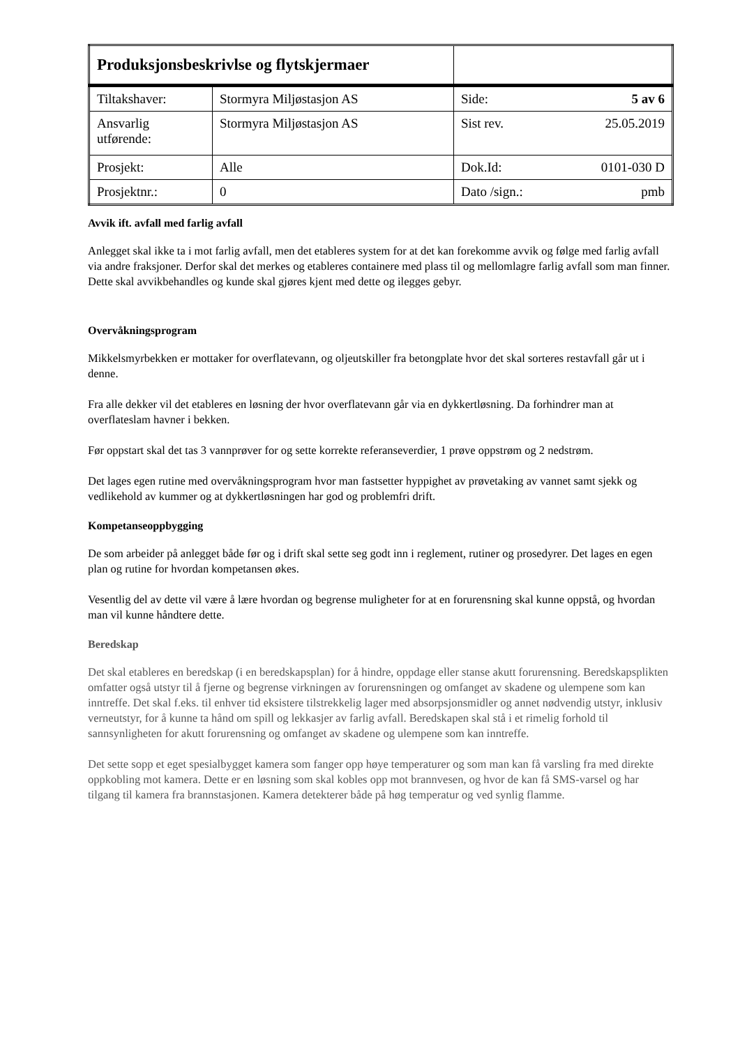| Produksjonsbeskrivlse og flytskjermaer | | |
| Tiltakshaver: | Stormyra Miljøstasjon AS | Side: 5 av 6 |
| Ansvarlig utførende: | Stormyra Miljøstasjon AS | Sist rev. 25.05.2019 |
| Prosjekt: | Alle | Dok.Id: 0101-030 D |
| Prosjektnr.: | 0 | Dato /sign.: pmb |
Avvik ift. avfall med farlig avfall
Anlegget skal ikke ta i mot farlig avfall, men det etableres system for at det kan forekomme avvik og følge med farlig avfall via andre fraksjoner. Derfor skal det merkes og etableres containere med plass til og mellomlagre farlig avfall som man finner. Dette skal avvikbehandles og kunde skal gjøres kjent med dette og ilegges gebyr.
Overvåkningsprogram
Mikkelsmyrbekken er mottaker for overflatevann, og oljeutskiller fra betongplate hvor det skal sorteres restavfall går ut i denne.
Fra alle dekker vil det etableres en løsning der hvor overflatevann går via en dykkertløsning. Da forhindrer man at overflateslam havner i bekken.
Før oppstart skal det tas 3 vannprøver for og sette korrekte referanseverdier, 1 prøve oppstrøm og 2 nedstrøm.
Det lages egen rutine med overvåkningsprogram hvor man fastsetter hyppighet av prøvetaking av vannet samt sjekk og vedlikehold av kummer og at dykkertløsningen har god og problemfri drift.
Kompetanseoppbygging
De som arbeider på anlegget både før og i drift skal sette seg godt inn i reglement, rutiner og prosedyrer. Det lages en egen plan og rutine for hvordan kompetansen økes.
Vesentlig del av dette vil være å lære hvordan og begrense muligheter for at en forurensning skal kunne oppstå, og hvordan man vil kunne håndtere dette.
Beredskap
Det skal etableres en beredskap (i en beredskapsplan) for å hindre, oppdage eller stanse akutt forurensning. Beredskapsplikten omfatter også utstyr til å fjerne og begrense virkningen av forurensningen og omfanget av skadene og ulempene som kan inntreffe. Det skal f.eks. til enhver tid eksistere tilstrekkelig lager med absorpsjonsmidler og annet nødvendig utstyr, inklusiv verneutstyr, for å kunne ta hånd om spill og lekkasjer av farlig avfall. Beredskapen skal stå i et rimelig forhold til sannsynligheten for akutt forurensning og omfanget av skadene og ulempene som kan inntreffe.
Det sette sopp et eget spesialbygget kamera som fanger opp høye temperaturer og som man kan få varsling fra med direkte oppkobling mot kamera. Dette er en løsning som skal kobles opp mot brannvesen, og hvor de kan få SMS-varsel og har tilgang til kamera fra brannstasjonen. Kamera detekterer både på høg temperatur og ved synlig flamme.